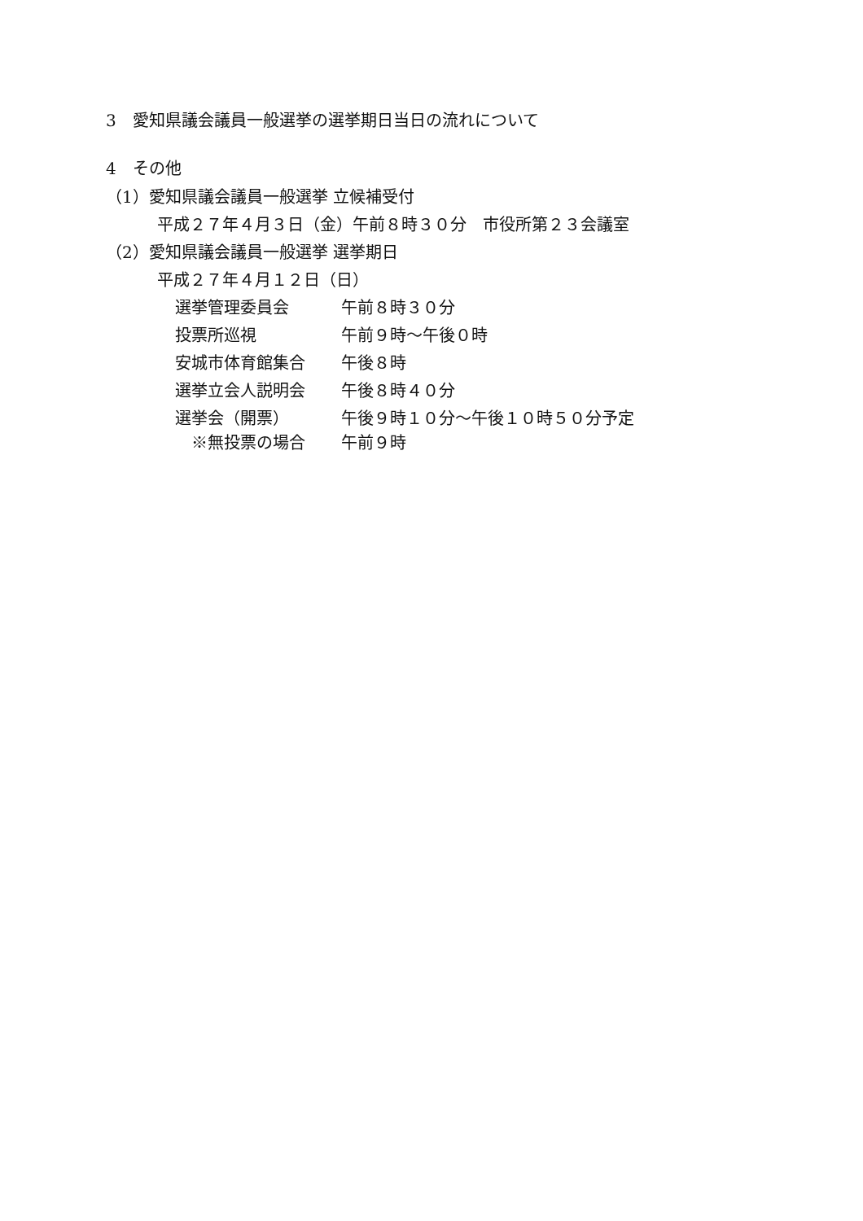3　愛知県議会議員一般選挙の選挙期日当日の流れについて
4　その他
（1）愛知県議会議員一般選挙 立候補受付
平成２７年４月３日（金）午前８時３０分　市役所第２３会議室
（2）愛知県議会議員一般選挙 選挙期日
平成２７年４月１２日（日）
選挙管理委員会 午前８時３０分
投票所巡視 午前９時～午後０時
安城市体育館集合 午後８時
選挙立会人説明会 午後８時４０分
選挙会（開票） 午後９時１０分～午後１０時５０分予定
　※無投票の場合 午前９時